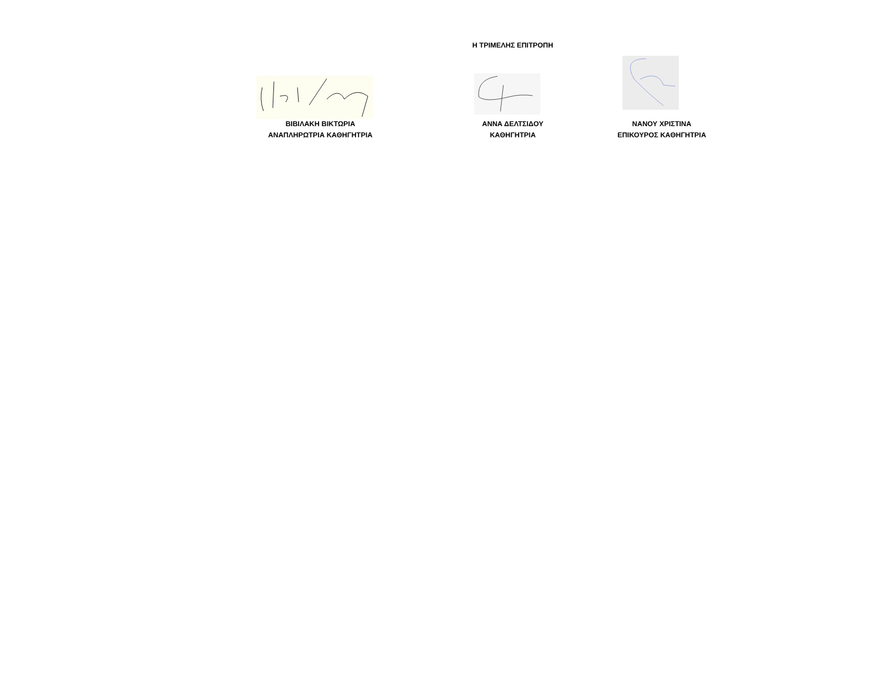Η ΤΡΙΜΕΛΗΣ ΕΠΙΤΡΟΠΗ
ΒΙΒΙΛΑΚΗ ΒΙΚΤΩΡΙΑ
ΑΝΑΠΛΗΡΩΤΡΙΑ ΚΑΘΗΓΗΤΡΙΑ
ΑΝΝΑ ΔΕΛΤΣΙΔΟΥ
ΚΑΘΗΓΗΤΡΙΑ
ΝΑΝΟΥ ΧΡΙΣΤΙΝΑ
ΕΠΙΚΟΥΡΟΣ ΚΑΘΗΓΗΤΡΙΑ